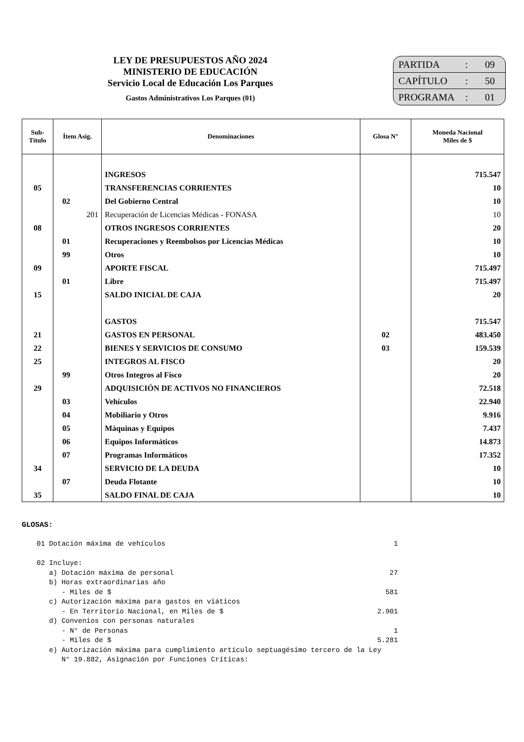LEY DE PRESUPUESTOS AÑO 2024
MINISTERIO DE EDUCACIÓN
Servicio Local de Educación Los Parques
Gastos Administrativos Los Parques (01)
PARTIDA: 09
CAPÍTULO: 50
PROGRAMA: 01
| Sub- Título | Ítem Asig. | Denominaciones | Glosa N° | Moneda Nacional Miles de $ |
| --- | --- | --- | --- | --- |
| | | INGRESOS | | 715.547 |
| 05 | | TRANSFERENCIAS CORRIENTES | | 10 |
| | 02 | Del Gobierno Central | | 10 |
| | 201 | Recuperación de Licencias Médicas - FONASA | | 10 |
| 08 | | OTROS INGRESOS CORRIENTES | | 20 |
| | 01 | Recuperaciones y Reembolsos por Licencias Médicas | | 10 |
| | 99 | Otros | | 10 |
| 09 | | APORTE FISCAL | | 715.497 |
| | 01 | Libre | | 715.497 |
| 15 | | SALDO INICIAL DE CAJA | | 20 |
| | | GASTOS | | 715.547 |
| 21 | | GASTOS EN PERSONAL | 02 | 483.450 |
| 22 | | BIENES Y SERVICIOS DE CONSUMO | 03 | 159.539 |
| 25 | | INTEGROS AL FISCO | | 20 |
| | 99 | Otros Integros al Fisco | | 20 |
| 29 | | ADQUISICIÓN DE ACTIVOS NO FINANCIEROS | | 72.518 |
| | 03 | Vehículos | | 22.940 |
| | 04 | Mobiliario y Otros | | 9.916 |
| | 05 | Máquinas y Equipos | | 7.437 |
| | 06 | Equipos Informáticos | | 14.873 |
| | 07 | Programas Informáticos | | 17.352 |
| 34 | | SERVICIO DE LA DEUDA | | 10 |
| | 07 | Deuda Flotante | | 10 |
| 35 | | SALDO FINAL DE CAJA | | 10 |
GLOSAS:
01 Dotación máxima de vehículos                                                       1

02 Incluye:
   a) Dotación máxima de personal                                                    27
   b) Horas extraordinarias año
      - Miles de $                                                                  581
   c) Autorización máxima para gastos en viáticos
      - En Territorio Nacional, en Miles de $                                     2.901
   d) Convenios con personas naturales
      - N° de Personas                                                                1
      - Miles de $                                                                5.281
   e) Autorización máxima para cumplimiento artículo septuagésimo tercero de la Ley
      N° 19.882, Asignación por Funciones Críticas: